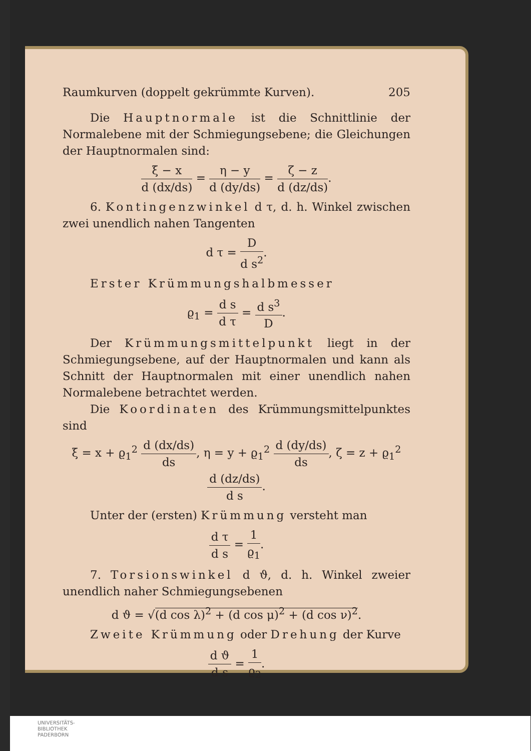Raumkurven (doppelt gekrümmte Kurven). 205
Die Hauptnormale ist die Schnittlinie der Normalebene mit der Schmiegungsebene; die Gleichungen der Hauptnormalen sind:
ξ − x d (dx/ds) = η − y d (dy/ds) = ζ − z d (dz/ds).
6. Kontingenzwinkel d τ, d. h. Winkel zwischen zwei unendlich nahen Tangenten
d τ = D d s<sup>2</sup>.
Erster Krümmungshalbmesser
ϱ<sub>1</sub> = d s d τ = d s<sup>3</sup> D.
Der Krümmungsmittelpunkt liegt in der Schmiegungsebene, auf der Hauptnormalen und kann als Schnitt der Hauptnormalen mit einer unendlich nahen Normalebene betrachtet werden.
Die Koordinaten des Krümmungsmittelpunktes sind
ξ = x + ϱ<sub>1</sub><sup>2</sup> d (dx/ds) ds, η = y + ϱ<sub>1</sub><sup>2</sup> d (dy/ds) ds, ζ = z + ϱ<sub>1</sub><sup>2</sup> d (dz/ds) d s.
Unter der (ersten) Krümmung versteht man
d τ d s = 1 ϱ<sub>1</sub>.
7. Torsionswinkel d ϑ, d. h. Winkel zweier unendlich naher Schmiegungsebenen
d ϑ = √(d cos λ)<sup>2</sup> + (d cos μ)<sup>2</sup> + (d cos ν)<sup>2</sup>.
Zweite Krümmung oder Drehung der Kurve
d ϑ d s = 1 ϱ<sub>2</sub>.
UNIVERSITÄTS-
BIBLIOTHEK
PADERBORN